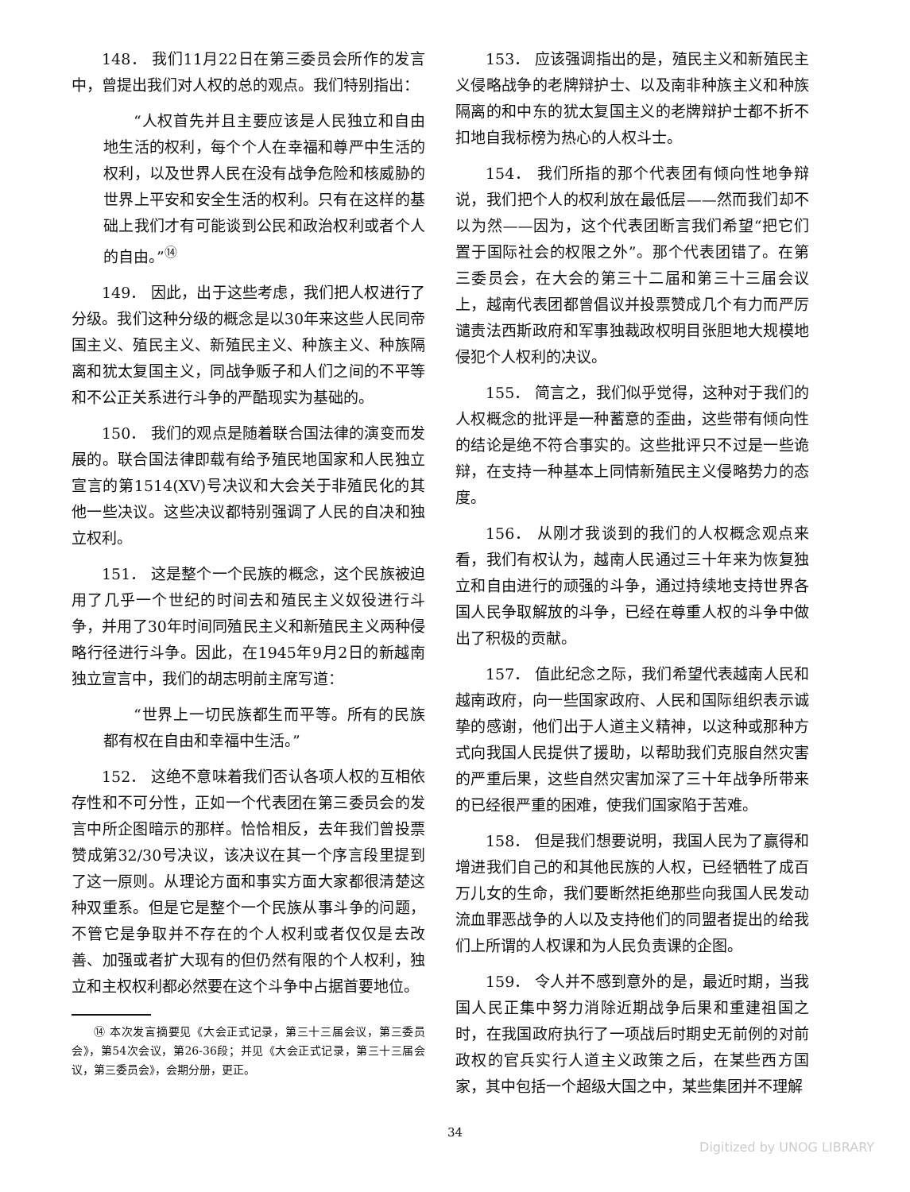148． 我们11月22日在第三委员会所作的发言中，曾提出我们对人权的总的观点。我们特别指出：
“人权首先并且主要应该是人民独立和自由地生活的权利，每个个人在幸福和尊严中生活的权利，以及世界人民在没有战争危险和核威胁的世界上平安和安全生活的权利。只有在这样的基础上我们才有可能谈到公民和政治权利或者个人的自由。”<sup>⑭</sup>
149． 因此，出于这些考虑，我们把人权进行了分级。我们这种分级的概念是以30年来这些人民同帝国主义、殖民主义、新殖民主义、种族主义、种族隔离和犹太复国主义，同战争贩子和人们之间的不平等和不公正关系进行斗争的严酷现实为基础的。
150． 我们的观点是随着联合国法律的演变而发展的。联合国法律即载有给予殖民地国家和人民独立宣言的第1514(XV)号决议和大会关于非殖民化的其他一些决议。这些决议都特别强调了人民的自决和独立权利。
151． 这是整个一个民族的概念，这个民族被迫用了几乎一个世纪的时间去和殖民主义奴役进行斗争，并用了30年时间同殖民主义和新殖民主义两种侵略行径进行斗争。因此，在1945年9月2日的新越南独立宣言中，我们的胡志明前主席写道：
“世界上一切民族都生而平等。所有的民族都有权在自由和幸福中生活。”
152． 这绝不意味着我们否认各项人权的互相依存性和不可分性，正如一个代表团在第三委员会的发言中所企图暗示的那样。恰恰相反，去年我们曾投票赞成第32/30号决议，该决议在其一个序言段里提到了这一原则。从理论方面和事实方面大家都很清楚这种双重系。但是它是整个一个民族从事斗争的问题，不管它是争取并不存在的个人权利或者仅仅是去改善、加强或者扩大现有的但仍然有限的个人权利，独立和主权权利都必然要在这个斗争中占据首要地位。
⑭ 本次发言摘要见《大会正式记录，第三十三届会议，第三委员会》，第54次会议，第26-36段；并见《大会正式记录，第三十三届会议，第三委员会》，会期分册，更正。
153． 应该强调指出的是，殖民主义和新殖民主义侵略战争的老牌辩护士、以及南非种族主义和种族隔离的和中东的犹太复国主义的老牌辩护士都不折不扣地自我标榜为热心的人权斗士。
154． 我们所指的那个代表团有倾向性地争辩说，我们把个人的权利放在最低层——然而我们却不以为然——因为，这个代表团断言我们希望“把它们置于国际社会的权限之外”。那个代表团错了。在第三委员会，在大会的第三十二届和第三十三届会议上，越南代表团都曾倡议并投票赞成几个有力而严厉谴责法西斯政府和军事独裁政权明目张胆地大规模地侵犯个人权利的决议。
155． 简言之，我们似乎觉得，这种对于我们的人权概念的批评是一种蓄意的歪曲，这些带有倾向性的结论是绝不符合事实的。这些批评只不过是一些诡辩，在支持一种基本上同情新殖民主义侵略势力的态度。
156． 从刚才我谈到的我们的人权概念观点来看，我们有权认为，越南人民通过三十年来为恢复独立和自由进行的顽强的斗争，通过持续地支持世界各国人民争取解放的斗争，已经在尊重人权的斗争中做出了积极的贡献。
157． 值此纪念之际，我们希望代表越南人民和越南政府，向一些国家政府、人民和国际组织表示诚挚的感谢，他们出于人道主义精神，以这种或那种方式向我国人民提供了援助，以帮助我们克服自然灾害的严重后果，这些自然灾害加深了三十年战争所带来的已经很严重的困难，使我们国家陷于苦难。
158． 但是我们想要说明，我国人民为了赢得和增进我们自己的和其他民族的人权，已经牺牲了成百万儿女的生命，我们要断然拒绝那些向我国人民发动流血罪恶战争的人以及支持他们的同盟者提出的给我们上所谓的人权课和为人民负责课的企图。
159． 令人并不感到意外的是，最近时期，当我国人民正集中努力消除近期战争后果和重建祖国之时，在我国政府执行了一项战后时期史无前例的对前政权的官兵实行人道主义政策之后，在某些西方国家，其中包括一个超级大国之中，某些集团并不理解
34
Digitized by UNOG LIBRARY